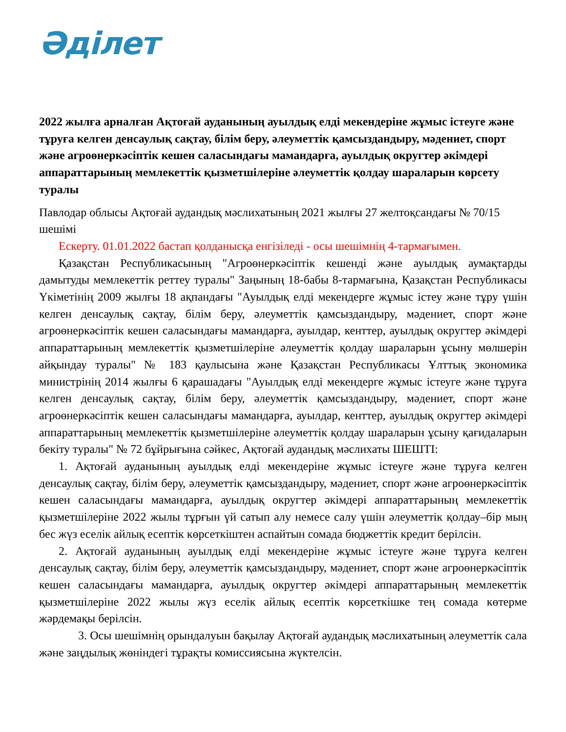Әділет
2022 жылға арналған Ақтоғай ауданының ауылдық елді мекендеріне жұмыс істеуге және тұруға келген денсаулық сақтау, білім беру, әлеуметтік қамсыздандыру, мәдениет, спорт және агроөнеркәсіптік кешен саласындағы мамандарға, ауылдық округтер әкімдері аппараттарының мемлекеттік қызметшілеріне әлеуметтік қолдау шараларын көрсету туралы
Павлодар облысы Ақтоғай аудандық мәслихатының 2021 жылғы 27 желтоқсандағы № 70/15 шешімі
Ескерту. 01.01.2022 бастап қолданысқа енгізіледі - осы шешімнің 4-тармағымен.
Қазақстан Республикасының "Агроөнеркәсіптік кешенді және ауылдық аумақтарды дамытуды мемлекеттік реттеу туралы" Заңының 18-бабы 8-тармағына, Қазақстан Республикасы Үкіметінің 2009 жылғы 18 ақпандағы "Ауылдық елді мекендерге жұмыс істеу және тұру үшін келген денсаулық сақтау, білім беру, әлеуметтік қамсыздандыру, мәдениет, спорт және агроөнеркәсіптік кешен саласындағы мамандарға, ауылдар, кенттер, ауылдық округтер әкімдері аппараттарының мемлекеттік қызметшілеріне әлеуметтік қолдау шараларын ұсыну мөлшерін айқындау туралы" № 183 қаулысына және Қазақстан Республикасы Ұлттық экономика министрінің 2014 жылғы 6 қарашадағы "Ауылдық елді мекендерге жұмыс істеуге және тұруға келген денсаулық сақтау, білім беру, әлеуметтік қамсыздандыру, мәдениет, спорт және агроөнеркәсіптік кешен саласындағы мамандарға, ауылдар, кенттер, ауылдық округтер әкімдері аппараттарының мемлекеттік қызметшілеріне әлеуметтік қолдау шараларын ұсыну қағидаларын бекіту туралы" № 72 бұйрығына сәйкес, Ақтоғай аудандық мәслихаты ШЕШТІ:
1. Ақтоғай ауданының ауылдық елді мекендеріне жұмыс істеуге және тұруға келген денсаулық сақтау, білім беру, әлеуметтік қамсыздандыру, мәдениет, спорт және агроөнеркәсіптік кешен саласындағы мамандарға, ауылдық округтер әкімдері аппараттарының мемлекеттік қызметшілеріне 2022 жылы тұрғын үй сатып алу немесе салу үшін әлеуметтік қолдау–бір мың бес жүз еселік айлық есептік көрсеткіштен аспайтын сомада бюджеттік кредит берілсін.
2. Ақтоғай ауданының ауылдық елді мекендеріне жұмыс істеуге және тұруға келген денсаулық сақтау, білім беру, әлеуметтік қамсыздандыру, мәдениет, спорт және агроөнеркәсіптік кешен саласындағы мамандарға, ауылдық округтер әкімдері аппараттарының мемлекеттік қызметшілеріне 2022 жылы жүз еселік айлық есептік көрсеткішке тең сомада көтерме жәрдемақы берілсін.
3. Осы шешімнің орындалуын бақылау Ақтоғай аудандық мәслихатының әлеуметтік сала және заңдылық жөніндегі тұрақты комиссиясына жүктелсін.